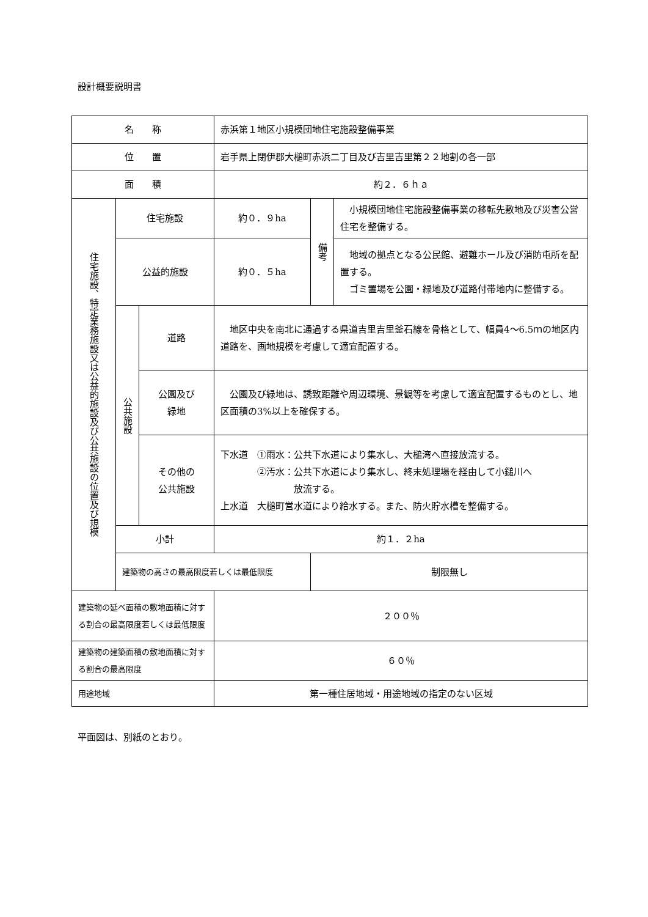設計概要説明書
| 名 称 | | | 赤浜第１地区小規模団地住宅施設整備事業 | | |
| 位 置 | | | 岩手県上閉伊郡大槌町赤浜二丁目及び吉里吉里第２２地割の各一部 | | |
| 面 積 | | | 約２．６ｈａ | | |
| 住宅施設、特定業務施設又は公益的施設及び公共施設の位置及び規模 | 住宅施設 | | 約０．９ha | 備考 | 小規模団地住宅施設整備事業の移転先敷地及び災害公営住宅を整備する。 |
| | 公益的施設 | | 約０．５ha | | 地域の拠点となる公民館、避難ホール及び消防屯所を配置する。 ゴミ置場を公園・緑地及び道路付帯地内に整備する。 |
| | 公共施設 | 道路 | 地区中央を南北に通過する県道吉里吉里釜石線を骨格として、幅員4〜6.5ｍの地区内道路を、画地規模を考慮して適宜配置する。 | | |
| | | 公園及び 緑地 | 公園及び緑地は、誘致距離や周辺環境、景観等を考慮して適宜配置するものとし、地区面積の3%以上を確保する。 | | |
| | | その他の 公共施設 | 下水道 ①雨水：公共下水道により集水し、大槌湾へ直接放流する。 ②汚水：公共下水道により集水し、終末処理場を経由して小鎚川へ 放流する。 上水道 大槌町営水道により給水する。また、防火貯水槽を整備する。 | | |
| | 小計 | | 約１．２ha | | |
| | 建築物の高さの最高限度若しくは最低限度 | | | 制限無し | |
| 建築物の延べ面積の敷地面積に対する割合の最高限度若しくは最低限度 | | | ２００％ | | |
| 建築物の建築面積の敷地面積に対する割合の最高限度 | | | ６０％ | | |
| 用途地域 | | | 第一種住居地域・用途地域の指定のない区域 | | |
平面図は、別紙のとおり。